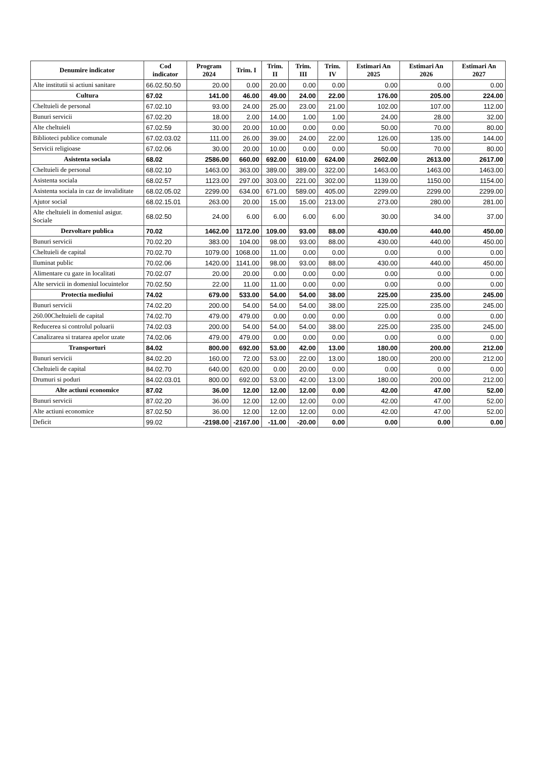| Denumire indicator | Cod indicator | Program 2024 | Trim. I | Trim. II | Trim. III | Trim. IV | Estimari An 2025 | Estimari An 2026 | Estimari An 2027 |
| --- | --- | --- | --- | --- | --- | --- | --- | --- | --- |
| Alte institutii si actiuni sanitare | 66.02.50.50 | 20.00 | 0.00 | 20.00 | 0.00 | 0.00 | 0.00 | 0.00 | 0.00 |
| Cultura | 67.02 | 141.00 | 46.00 | 49.00 | 24.00 | 22.00 | 176.00 | 205.00 | 224.00 |
| Cheltuieli de personal | 67.02.10 | 93.00 | 24.00 | 25.00 | 23.00 | 21.00 | 102.00 | 107.00 | 112.00 |
| Bunuri servicii | 67.02.20 | 18.00 | 2.00 | 14.00 | 1.00 | 1.00 | 24.00 | 28.00 | 32.00 |
| Alte cheltuieli | 67.02.59 | 30.00 | 20.00 | 10.00 | 0.00 | 0.00 | 50.00 | 70.00 | 80.00 |
| Biblioteci publice comunale | 67.02.03.02 | 111.00 | 26.00 | 39.00 | 24.00 | 22.00 | 126.00 | 135.00 | 144.00 |
| Servicii religioase | 67.02.06 | 30.00 | 20.00 | 10.00 | 0.00 | 0.00 | 50.00 | 70.00 | 80.00 |
| Asistenta sociala | 68.02 | 2586.00 | 660.00 | 692.00 | 610.00 | 624.00 | 2602.00 | 2613.00 | 2617.00 |
| Cheltuieli de personal | 68.02.10 | 1463.00 | 363.00 | 389.00 | 389.00 | 322.00 | 1463.00 | 1463.00 | 1463.00 |
| Asistenta sociala | 68.02.57 | 1123.00 | 297.00 | 303.00 | 221.00 | 302.00 | 1139.00 | 1150.00 | 1154.00 |
| Asistenta sociala in caz de invaliditate | 68.02.05.02 | 2299.00 | 634.00 | 671.00 | 589.00 | 405.00 | 2299.00 | 2299.00 | 2299.00 |
| Ajutor social | 68.02.15.01 | 263.00 | 20.00 | 15.00 | 15.00 | 213.00 | 273.00 | 280.00 | 281.00 |
| Alte cheltuieli in domeniul asigur. Sociale | 68.02.50 | 24.00 | 6.00 | 6.00 | 6.00 | 6.00 | 30.00 | 34.00 | 37.00 |
| Dezvoltare publica | 70.02 | 1462.00 | 1172.00 | 109.00 | 93.00 | 88.00 | 430.00 | 440.00 | 450.00 |
| Bunuri servicii | 70.02.20 | 383.00 | 104.00 | 98.00 | 93.00 | 88.00 | 430.00 | 440.00 | 450.00 |
| Cheltuieli de capital | 70.02.70 | 1079.00 | 1068.00 | 11.00 | 0.00 | 0.00 | 0.00 | 0.00 | 0.00 |
| Iluminat public | 70.02.06 | 1420.00 | 1141.00 | 98.00 | 93.00 | 88.00 | 430.00 | 440.00 | 450.00 |
| Alimentare cu gaze in localitati | 70.02.07 | 20.00 | 20.00 | 0.00 | 0.00 | 0.00 | 0.00 | 0.00 | 0.00 |
| Alte servicii in domeniul locuintelor | 70.02.50 | 22.00 | 11.00 | 11.00 | 0.00 | 0.00 | 0.00 | 0.00 | 0.00 |
| Protectia mediului | 74.02 | 679.00 | 533.00 | 54.00 | 54.00 | 38.00 | 225.00 | 235.00 | 245.00 |
| Bunuri servicii | 74.02.20 | 200.00 | 54.00 | 54.00 | 54.00 | 38.00 | 225.00 | 235.00 | 245.00 |
| 260.00Cheltuieli de capital | 74.02.70 | 479.00 | 479.00 | 0.00 | 0.00 | 0.00 | 0.00 | 0.00 | 0.00 |
| Reducerea si controlul poluarii | 74.02.03 | 200.00 | 54.00 | 54.00 | 54.00 | 38.00 | 225.00 | 235.00 | 245.00 |
| Canalizarea si tratarea apelor uzate | 74.02.06 | 479.00 | 479.00 | 0.00 | 0.00 | 0.00 | 0.00 | 0.00 | 0.00 |
| Transporturi | 84.02 | 800.00 | 692.00 | 53.00 | 42.00 | 13.00 | 180.00 | 200.00 | 212.00 |
| Bunuri servicii | 84.02.20 | 160.00 | 72.00 | 53.00 | 22.00 | 13.00 | 180.00 | 200.00 | 212.00 |
| Cheltuieli de capital | 84.02.70 | 640.00 | 620.00 | 0.00 | 20.00 | 0.00 | 0.00 | 0.00 | 0.00 |
| Drumuri si poduri | 84.02.03.01 | 800.00 | 692.00 | 53.00 | 42.00 | 13.00 | 180.00 | 200.00 | 212.00 |
| Alte actiuni economice | 87.02 | 36.00 | 12.00 | 12.00 | 12.00 | 0.00 | 42.00 | 47.00 | 52.00 |
| Bunuri servicii | 87.02.20 | 36.00 | 12.00 | 12.00 | 12.00 | 0.00 | 42.00 | 47.00 | 52.00 |
| Alte actiuni economice | 87.02.50 | 36.00 | 12.00 | 12.00 | 12.00 | 0.00 | 42.00 | 47.00 | 52.00 |
| Deficit | 99.02 | -2198.00 | -2167.00 | -11.00 | -20.00 | 0.00 | 0.00 | 0.00 | 0.00 |